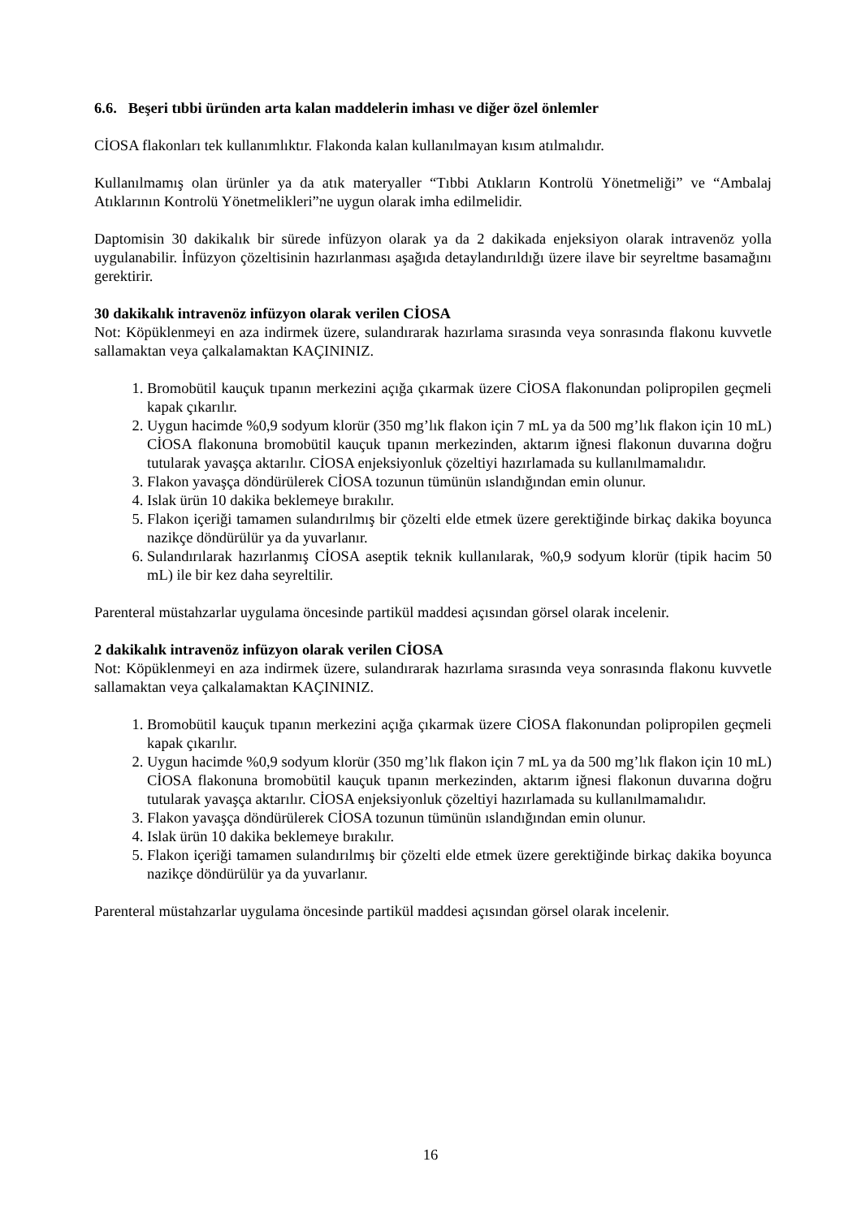6.6. Beşeri tıbbi üründen arta kalan maddelerin imhası ve diğer özel önlemler
CİOSA flakonları tek kullanımlıktır. Flakonda kalan kullanılmayan kısım atılmalıdır.
Kullanılmamış olan ürünler ya da atık materyaller “Tıbbi Atıkların Kontrolü Yönetmeliği” ve “Ambalaj Atıklarının Kontrolü Yönetmelikleri”ne uygun olarak imha edilmelidir.
Daptomisin 30 dakikalık bir sürede infüzyon olarak ya da 2 dakikada enjeksiyon olarak intravenöz yolla uygulanabilir. İnfüzyon çözeltisinin hazırlanması aşağıda detaylandırıldığı üzere ilave bir seyreltme basamağını gerektirir.
30 dakikalık intravenöz infüzyon olarak verilen CİOSA
Not: Köpüklenmeyi en aza indirmek üzere, sulandırarak hazırlama sırasında veya sonrasında flakonu kuvvetle sallamaktan veya çalkalamaktan KAÇININIZ.
1. Bromobütil kauçuk tıpanın merkezini açığa çıkarmak üzere CİOSA flakonundan polipropilen geçmeli kapak çıkarılır.
2. Uygun hacimde %0,9 sodyum klorür (350 mg’lık flakon için 7 mL ya da 500 mg’lık flakon için 10 mL) CİOSA flakonuna bromobütil kauçuk tıpanın merkezinden, aktarım iğnesi flakonun duvarına doğru tutularak yavaşça aktarılır. CİOSA enjeksiyonluk çözeltiyi hazırlamada su kullanılmamalıdır.
3. Flakon yavaşça döndürülerek CİOSA tozunun tümünün ıslandığından emin olunur.
4. Islak ürün 10 dakika beklemeye bırakılır.
5. Flakon içeriği tamamen sulandırılmış bir çözelti elde etmek üzere gerektiğinde birkaç dakika boyunca nazikçe döndürülür ya da yuvarlanır.
6. Sulandırılarak hazırlanmış CİOSA aseptik teknik kullanılarak, %0,9 sodyum klorür (tipik hacim 50 mL) ile bir kez daha seyreltilir.
Parenteral müstahzarlar uygulama öncesinde partikül maddesi açısından görsel olarak incelenir.
2 dakikalık intravenöz infüzyon olarak verilen CİOSA
Not: Köpüklenmeyi en aza indirmek üzere, sulandırarak hazırlama sırasında veya sonrasında flakonu kuvvetle sallamaktan veya çalkalamaktan KAÇININIZ.
1. Bromobütil kauçuk tıpanın merkezini açığa çıkarmak üzere CİOSA flakonundan polipropilen geçmeli kapak çıkarılır.
2. Uygun hacimde %0,9 sodyum klorür (350 mg’lık flakon için 7 mL ya da 500 mg’lık flakon için 10 mL) CİOSA flakonuna bromobütil kauçuk tıpanın merkezinden, aktarım iğnesi flakonun duvarına doğru tutularak yavaşça aktarılır. CİOSA enjeksiyonluk çözeltiyi hazırlamada su kullanılmamalıdır.
3. Flakon yavaşça döndürülerek CİOSA tozunun tümünün ıslandığından emin olunur.
4. Islak ürün 10 dakika beklemeye bırakılır.
5. Flakon içeriği tamamen sulandırılmış bir çözelti elde etmek üzere gerektiğinde birkaç dakika boyunca nazikçe döndürülür ya da yuvarlanır.
Parenteral müstahzarlar uygulama öncesinde partikül maddesi açısından görsel olarak incelenir.
16